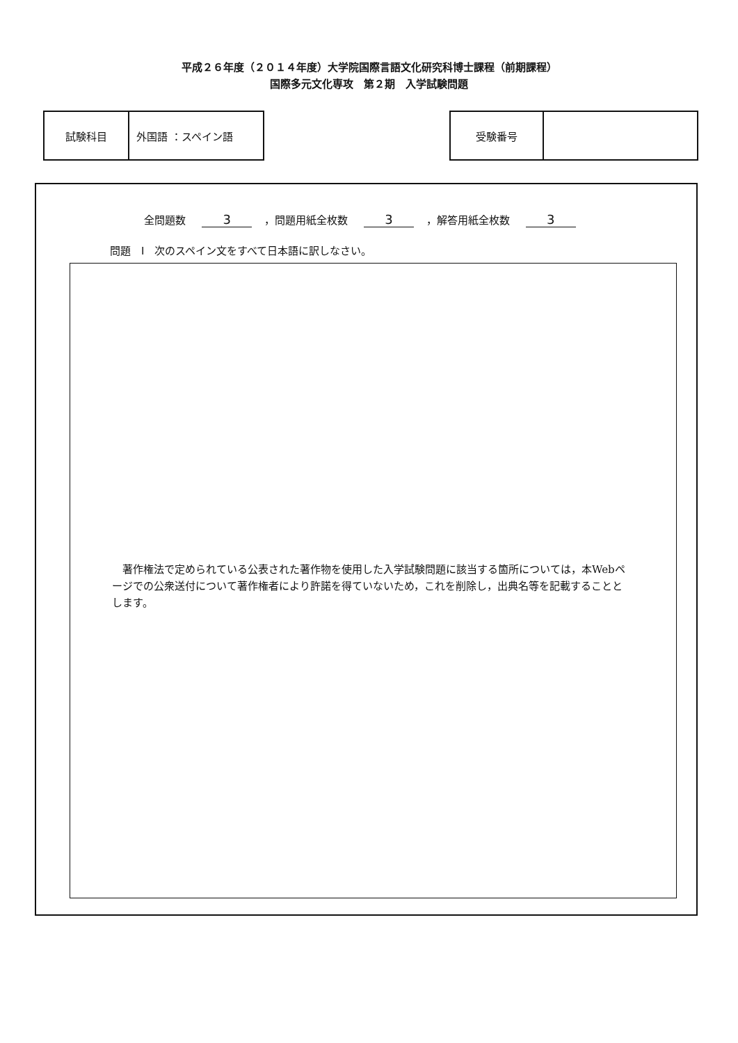平成２６年度（２０１４年度）大学院国際言語文化研究科博士課程（前期課程）
国際多元文化専攻　第２期　入学試験問題
| 試験科目 | 外国語 ：スペイン語 |
| 受験番号 | |
全問題数 3 ，問題用紙全枚数 3 ，解答用紙全枚数 3
問題　I　次のスペイン文をすべて日本語に訳しなさい。
著作権法で定められている公表された著作物を使用した入学試験問題に該当する箇所については，本Webページでの公衆送付について著作権者により許諾を得ていないため，これを削除し，出典名等を記載することとします。